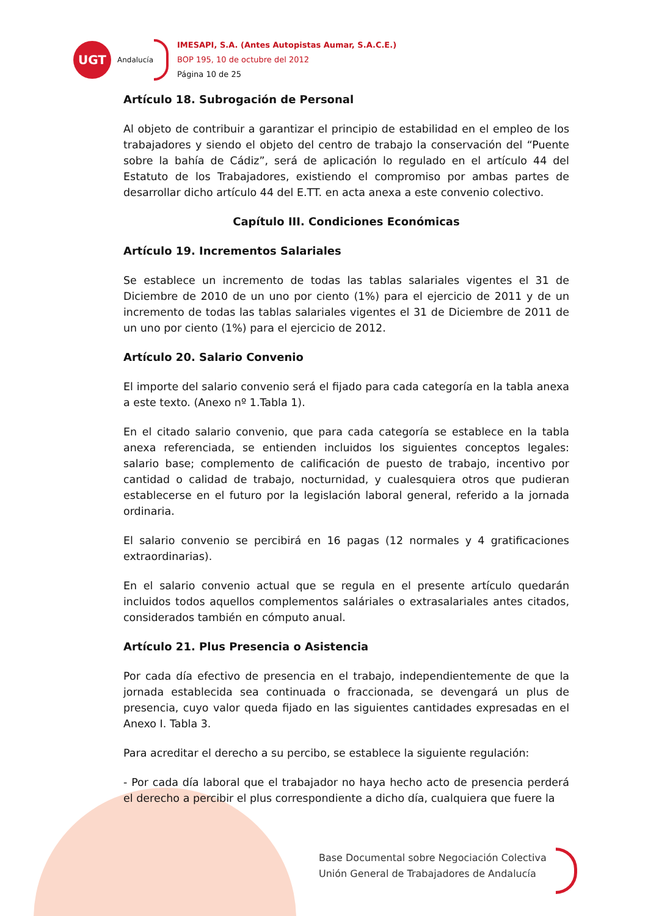UGT
Andalucía
IMESAPI, S.A. (Antes Autopistas Aumar, S.A.C.E.)
BOP 195, 10 de octubre del 2012
Página 10 de 25
Artículo 18. Subrogación de Personal
Al objeto de contribuir a garantizar el principio de estabilidad en el empleo de los trabajadores y siendo el objeto del centro de trabajo la conservación del “Puente sobre la bahía de Cádiz”, será de aplicación lo regulado en el artículo 44 del Estatuto de los Trabajadores, existiendo el compromiso por ambas partes de desarrollar dicho artículo 44 del E.TT. en acta anexa a este convenio colectivo.
Capítulo III. Condiciones Económicas
Artículo 19. Incrementos Salariales
Se establece un incremento de todas las tablas salariales vigentes el 31 de Diciembre de 2010 de un uno por ciento (1%) para el ejercicio de 2011 y de un incremento de todas las tablas salariales vigentes el 31 de Diciembre de 2011 de un uno por ciento (1%) para el ejercicio de 2012.
Artículo 20. Salario Convenio
El importe del salario convenio será el fijado para cada categoría en la tabla anexa a este texto. (Anexo nº 1.Tabla 1).
En el citado salario convenio, que para cada categoría se establece en la tabla anexa referenciada, se entienden incluidos los siguientes conceptos legales: salario base; complemento de calificación de puesto de trabajo, incentivo por cantidad o calidad de trabajo, nocturnidad, y cualesquiera otros que pudieran establecerse en el futuro por la legislación laboral general, referido a la jornada ordinaria.
El salario convenio se percibirá en 16 pagas (12 normales y 4 gratificaciones extraordinarias).
En el salario convenio actual que se regula en el presente artículo quedarán incluidos todos aquellos complementos saláriales o extrasalariales antes citados, considerados también en cómputo anual.
Artículo 21. Plus Presencia o Asistencia
Por cada día efectivo de presencia en el trabajo, independientemente de que la jornada establecida sea continuada o fraccionada, se devengará un plus de presencia, cuyo valor queda fijado en las siguientes cantidades expresadas en el Anexo I. Tabla 3.
Para acreditar el derecho a su percibo, se establece la siguiente regulación:
- Por cada día laboral que el trabajador no haya hecho acto de presencia perderá el derecho a percibir el plus correspondiente a dicho día, cualquiera que fuere la
Base Documental sobre Negociación Colectiva
Unión General de Trabajadores de Andalucía